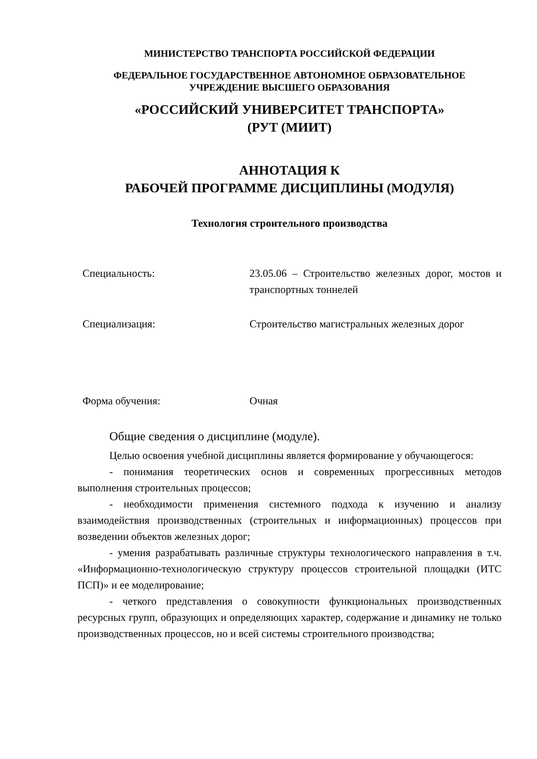МИНИСТЕРСТВО ТРАНСПОРТА РОССИЙСКОЙ ФЕДЕРАЦИИ
ФЕДЕРАЛЬНОЕ ГОСУДАРСТВЕННОЕ АВТОНОМНОЕ ОБРАЗОВАТЕЛЬНОЕ
УЧРЕЖДЕНИЕ ВЫСШЕГО ОБРАЗОВАНИЯ
«РОССИЙСКИЙ УНИВЕРСИТЕТ ТРАНСПОРТА»
(РУТ (МИИТ)
АННОТАЦИЯ К
РАБОЧЕЙ ПРОГРАММЕ ДИСЦИПЛИНЫ (МОДУЛЯ)
Технология строительного производства
Специальность: 23.05.06 – Строительство железных дорог, мостов и транспортных тоннелей
Специализация: Строительство магистральных железных дорог
Форма обучения: Очная
Общие сведения о дисциплине (модуле).
Целью освоения учебной дисциплины является формирование у обучающегося:
- понимания теоретических основ и современных прогрессивных методов выполнения строительных процессов;
- необходимости применения системного подхода к изучению и анализу взаимодействия производственных (строительных и информационных) процессов при возведении объектов железных дорог;
- умения разрабатывать различные структуры технологического направления в т.ч. «Информационно-технологическую структуру процессов строительной площадки (ИТС ПСП)» и ее моделирование;
- четкого представления о совокупности функциональных производственных ресурсных групп, образующих и определяющих характер, содержание и динамику не только производственных процессов, но и всей системы строительного производства;